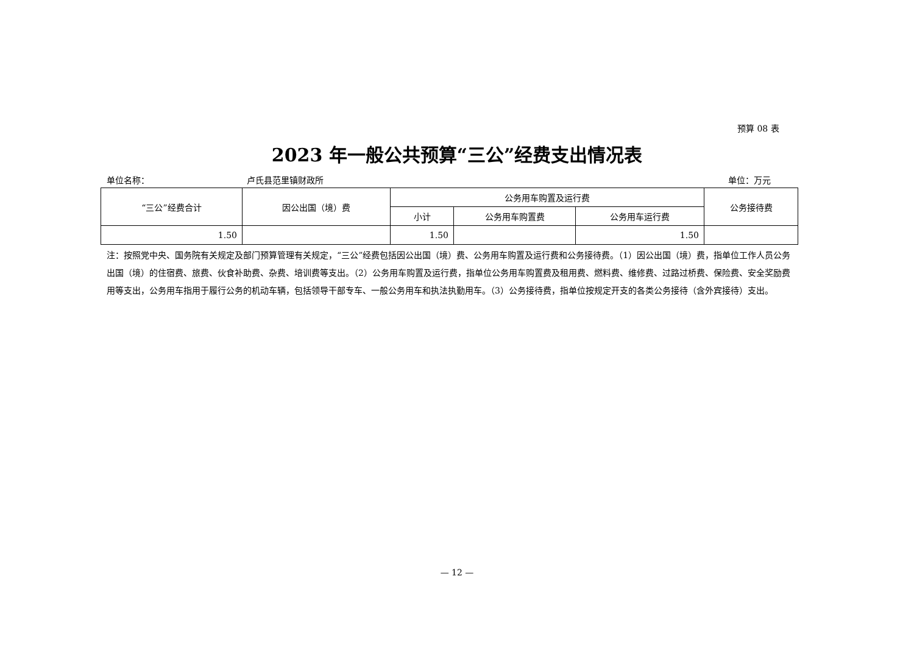预算 08 表
2023 年一般公共预算“三公”经费支出情况表
单位名称： 卢氏县范里镇财政所 单位：万元
| “三公”经费合计 | 因公出国（境）费 | 公务用车购置及运行费 | | | 公务接待费 |
| --- | --- | --- | --- | --- | --- |
| | | 小计 | 公务用车购置费 | 公务用车运行费 | |
| 1.50 | | 1.50 | | 1.50 | |
注：按照党中央、国务院有关规定及部门预算管理有关规定，“三公”经费包括因公出国（境）费、公务用车购置及运行费和公务接待费。（1）因公出国（境）费，指单位工作人员公务出国（境）的住宿费、旅费、伙食补助费、杂费、培训费等支出。（2）公务用车购置及运行费，指单位公务用车购置费及租用费、燃料费、维修费、过路过桥费、保险费、安全奖励费用等支出，公务用车指用于履行公务的机动车辆，包括领导干部专车、一般公务用车和执法执勤用车。（3）公务接待费，指单位按规定开支的各类公务接待（含外宾接待）支出。
— 12 —